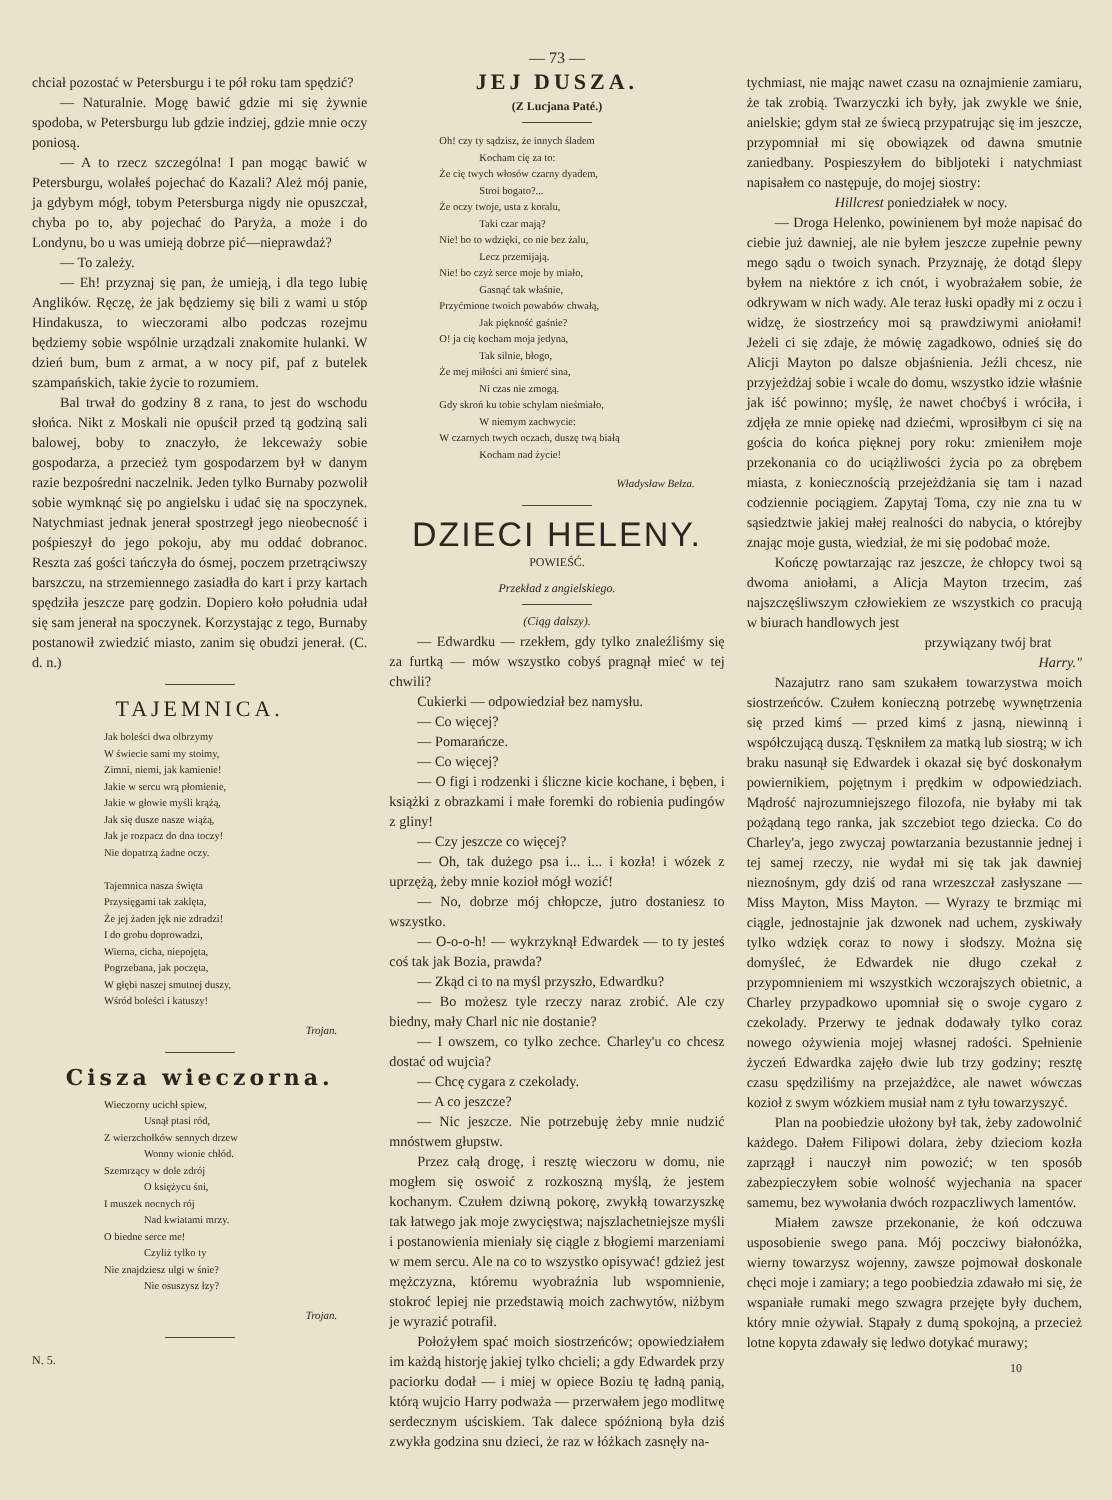— 73 —
chciał pozostać w Petersburgu i te pół roku tam spędzić?
— Naturalnie. Mogę bawić gdzie mi się żywnie spodoba, w Petersburgu lub gdzie indziej, gdzie mnie oczy poniosą.
— A to rzecz szczególna! I pan mogąc bawić w Petersburgu, wolałeś pojechać do Kazali? Ależ mój panie, ja gdybym mógł, tobym Petersburga nigdy nie opuszczał, chyba po to, aby pojechać do Paryża, a może i do Londynu, bo u was umieją dobrze pić—nieprawdaż?
— To zależy.
— Eh! przyznaj się pan, że umieją, i dla tego lubię Anglików. Ręczę, że jak będziemy się bili z wami u stóp Hindakusza, to wieczorami albo podczas rozejmu będziemy sobie wspólnie urządzali znakomite hulanki. W dzień bum, bum z armat, a w nocy pif, paf z butelek szampańskich, takie życie to rozumiem.
Bal trwał do godziny 8 z rana, to jest do wschodu słońca. Nikt z Moskali nie opuścił przed tą godziną sali balowej, boby to znaczyło, że lekceważy sobie gospodarza, a przecież tym gospodarzem był w danym razie bezpośredni naczelnik. Jeden tylko Burnaby pozwolił sobie wymknąć się po angielsku i udać się na spoczynek. Natychmiast jednak jenerał spostrzegł jego nieobecność i pośpieszył do jego pokoju, aby mu oddać dobranoc. Reszta zaś gości tańczyła do ósmej, poczem przetrąciwszy barszczu, na strzemiennego zasiadła do kart i przy kartach spędziła jeszcze parę godzin. Dopiero koło południa udał się sam jenerał na spoczynek. Korzystając z tego, Burnaby postanowił zwiedzić miasto, zanim się obudzi jenerał. (C. d. n.)
TAJEMNICA.
Jak boleści dwa olbrzymy
W świecie sami my stoimy,
Zimni, niemi, jak kamienie!
Jakie w sercu wrą płomienie,
Jakie w głowie myśli krążą,
Jak się dusze nasze wiążą,
Jak je rozpacz do dna toczy!
Nie dopatrzą żadne oczy.
Tajemnica nasza święta
Przysięgami tak zaklęta,
Że jej żaden jęk nie zdradzi!
I do grobu doprowadzi,
Wierna, cicha, niepojęta,
Pogrzebana, jak poczęta,
W głębi naszej smutnej duszy,
Wśród boleści i katuszy!
Trojan.
Cisza wieczorna.
Wieczorny ucichł spiew,
Usnął ptasi ród,
Z wierzchołków sennych drzew
Wonny wionie chłód.
Szemrzący w dole zdrój
O księżycu śni,
I muszek nocnych rój
Nad kwiatami mrzy.
O biedne serce me!
Czyliż tylko ty
Nie znajdziesz ulgi w śnie?
Nie osuszysz łzy?
Trojan.
N. 5.
JEJ DUSZA.
(Z Lucjana Paté.)
Oh! czy ty sądzisz, że innych śladem
Kocham cię za to:
Że cię twych włosów czarny dyadem,
Stroi bogato?...
Że oczy twoje, usta z koralu,
Taki czar mają?
Nie! bo to wdzięki, co nie bez żalu,
Lecz przemijają.
Nie! bo czyż serce moje by miało,
Gasnąć tak właśnie,
Przyćmione twoich powabów chwałą,
Jak piękność gaśnie?
O! ja cię kocham moja jedyna,
Tak silnie, błogo,
Że mej miłości ani śmierć sina,
Ni czas nie zmogą.
Gdy skroń ku tobie schylam nieśmiało,
W niemym zachwycie:
W czarnych twych oczach, duszę twą białą
Kocham nad życie!
Władysław Bełza.
DZIECI HELENY.
POWIEŚĆ.
Przekład z angielskiego.
(Ciąg dalszy).
— Edwardku — rzekłem, gdy tylko znaleźliśmy się za furtką — mów wszystko cobyś pragnął mieć w tej chwili?
Cukierki — odpowiedział bez namysłu.
— Co więcej?
— Pomarańcze.
— Co więcej?
— O figi i rodzenki i śliczne kicie kochane, i bęben, i książki z obrazkami i małe foremki do robienia pudingów z gliny!
— Czy jeszcze co więcej?
— Oh, tak dużego psa i... i... i kozła! i wózek z uprzężą, żeby mnie kozioł mógł wozić!
— No, dobrze mój chłopcze, jutro dostaniesz to wszystko.
— O-o-o-h! — wykrzyknął Edwardek — to ty jesteś coś tak jak Bozia, prawda?
— Zkąd ci to na myśl przyszło, Edwardku?
— Bo możesz tyle rzeczy naraz zrobić. Ale czy biedny, mały Charl nic nie dostanie?
— I owszem, co tylko zechce. Charley'u co chcesz dostać od wujcia?
— Chcę cygara z czekolady.
— A co jeszcze?
— Nic jeszcze. Nie potrzebuję żeby mnie nudzić mnóstwem głupstw.
Przez całą drogę, i resztę wieczoru w domu, nie mogłem się oswoić z rozkoszną myślą, że jestem kochanym. Czułem dziwną pokorę, zwykłą towarzyszkę tak łatwego jak moje zwycięstwa; najszlachetniejsze myśli i postanowienia mieniały się ciągle z błogiemi marzeniami w mem sercu. Ale na co to wszystko opisywać! gdzież jest mężczyzna, któremu wyobraźnia lub wspomnienie, stokroć lepiej nie przedstawią moich zachwytów, niżbym je wyrazić potrafił.
Położyłem spać moich siostrzeńców; opowiedziałem im każdą historję jakiej tylko chcieli; a gdy Edwardek przy paciorku dodał — i miej w opiece Boziu tę ładną panią, którą wujcio Harry podważa — przerwałem jego modlitwę serdecznym uściskiem. Tak dalece spóźnioną była dziś zwykła godzina snu dzieci, że raz w łóżkach zasnęły na-
tychmiast, nie mając nawet czasu na oznajmienie zamiaru, że tak zrobią. Twarzyczki ich były, jak zwykle we śnie, anielskie; gdym stał ze świecą przypatrując się im jeszcze, przypomniał mi się obowiązek od dawna smutnie zaniedbany. Pospieszyłem do bibljoteki i natychmiast napisałem co następuje, do mojej siostry:
Hillcrest poniedziałek w nocy.
— Droga Helenko, powinienem był może napisać do ciebie już dawniej, ale nie byłem jeszcze zupełnie pewny mego sądu o twoich synach. Przyznaję, że dotąd ślepy byłem na niektóre z ich cnót, i wyobrażałem sobie, że odkrywam w nich wady. Ale teraz łuski opadły mi z oczu i widzę, że siostrzeńcy moi są prawdziwymi aniołami! Jeżeli ci się zdaje, że mówię zagadkowo, odnieś się do Alicji Mayton po dalsze objaśnienia. Jeźli chcesz, nie przyjeżdżaj sobie i wcale do domu, wszystko idzie właśnie jak iść powinno; myślę, że nawet choćbyś i wróciła, i zdjęła ze mnie opiekę nad dziećmi, wprosiłbym ci się na gościa do końca pięknej pory roku: zmieniłem moje przekonania co do uciążliwości życia po za obrębem miasta, z koniecznością przejeżdżania się tam i nazad codziennie pociągiem. Zapytaj Toma, czy nie zna tu w sąsiedztwie jakiej małej realności do nabycia, o którejby znając moje gusta, wiedział, że mi się podobać może.
Kończę powtarzając raz jeszcze, że chłopcy twoi są dwoma aniołami, a Alicja Mayton trzecim, zaś najszczęśliwszym człowiekiem ze wszystkich co pracują w biurach handlowych jest
przywiązany twój brat
Harry."
Nazajutrz rano sam szukałem towarzystwa moich siostrzeńców. Czułem konieczną potrzebę wywnętrzenia się przed kimś — przed kimś z jasną, niewinną i współczującą duszą. Tęskniłem za matką lub siostrą; w ich braku nasunął się Edwardek i okazał się być doskonałym powiernikiem, pojętnym i prędkim w odpowiedziach. Mądrość najrozumniejszego filozofa, nie byłaby mi tak pożądaną tego ranka, jak szczebiot tego dziecka. Co do Charley'a, jego zwyczaj powtarzania bezustannie jednej i tej samej rzeczy, nie wydał mi się tak jak dawniej nieznośnym, gdy dziś od rana wrzeszczał zasłyszane — Miss Mayton, Miss Mayton. — Wyrazy te brzmiąc mi ciągle, jednostajnie jak dzwonek nad uchem, zyskiwały tylko wdzięk coraz to nowy i słodszy. Można się domyśleć, że Edwardek nie długo czekał z przypomnieniem mi wszystkich wczorajszych obietnic, a Charley przypadkowo upomniał się o swoje cygaro z czekolady. Przerwy te jednak dodawały tylko coraz nowego ożywienia mojej własnej radości. Spełnienie życzeń Edwardka zajęło dwie lub trzy godziny; resztę czasu spędziliśmy na przejażdżce, ale nawet wówczas kozioł z swym wózkiem musiał nam z tyłu towarzyszyć.
Plan na poobiedzie ułożony był tak, żeby zadowolnić każdego. Dałem Filipowi dolara, żeby dzieciom kozła zaprzągł i nauczył nim powozić; w ten sposób zabezpieczyłem sobie wolność wyjechania na spacer samemu, bez wywołania dwóch rozpaczliwych lamentów.
Miałem zawsze przekonanie, że koń odczuwa usposobienie swego pana. Mój poczciwy białonóżka, wierny towarzysz wojenny, zawsze pojmował doskonale chęci moje i zamiary; a tego poobiedzia zdawało mi się, że wspaniałe rumaki mego szwagra przejęte były duchem, który mnie ożywiał. Stąpały z dumą spokojną, a przecież lotne kopyta zdawały się ledwo dotykać murawy;
10